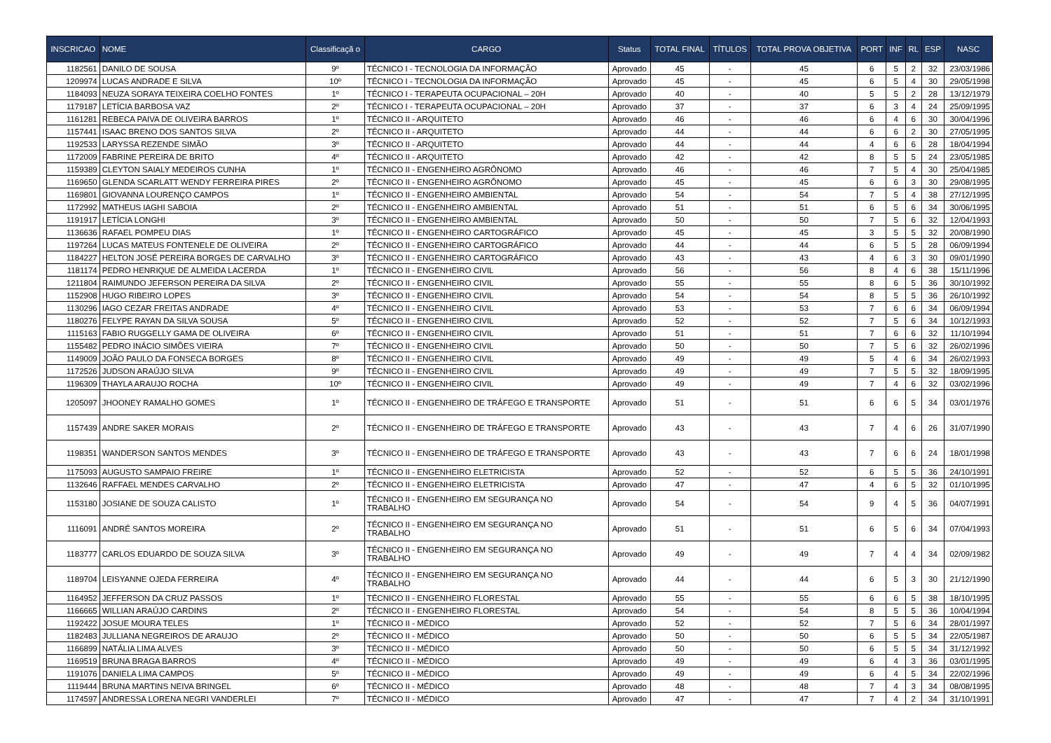| INSCRICAO | NOME | Classificaçã o | CARGO | Status | TOTAL FINAL | TÍTULOS | TOTAL PROVA OBJETIVA | PORT | INF | RL | ESP | NASC |
| --- | --- | --- | --- | --- | --- | --- | --- | --- | --- | --- | --- | --- |
| 1182561 | DANILO DE SOUSA | 9º | TÉCNICO I - TECNOLOGIA DA INFORMAÇÃO | Aprovado | 45 | - | 45 | 6 | 5 | 2 | 32 | 23/03/1986 |
| 1209974 | LUCAS ANDRADE E SILVA | 10º | TÉCNICO I - TECNOLOGIA DA INFORMAÇÃO | Aprovado | 45 | - | 45 | 6 | 5 | 4 | 30 | 29/05/1998 |
| 1184093 | NEUZA SORAYA TEIXEIRA COELHO FONTES | 1º | TÉCNICO I - TERAPEUTA OCUPACIONAL – 20H | Aprovado | 40 | - | 40 | 5 | 5 | 2 | 28 | 13/12/1979 |
| 1179187 | LETÍCIA BARBOSA VAZ | 2º | TÉCNICO I - TERAPEUTA OCUPACIONAL – 20H | Aprovado | 37 | - | 37 | 6 | 3 | 4 | 24 | 25/09/1995 |
| 1161281 | REBECA PAIVA DE OLIVEIRA BARROS | 1º | TÉCNICO II - ARQUITETO | Aprovado | 46 | - | 46 | 6 | 4 | 6 | 30 | 30/04/1996 |
| 1157441 | ISAAC BRENO DOS SANTOS SILVA | 2º | TÉCNICO II - ARQUITETO | Aprovado | 44 | - | 44 | 6 | 6 | 2 | 30 | 27/05/1995 |
| 1192533 | LARYSSA REZENDE SIMÃO | 3º | TÉCNICO II - ARQUITETO | Aprovado | 44 | - | 44 | 4 | 6 | 6 | 28 | 18/04/1994 |
| 1172009 | FABRINE PEREIRA DE BRITO | 4º | TÉCNICO II - ARQUITETO | Aprovado | 42 | - | 42 | 8 | 5 | 5 | 24 | 23/05/1985 |
| 1159389 | CLEYTON SAIALY MEDEIROS CUNHA | 1º | TÉCNICO II - ENGENHEIRO AGRÔNOMO | Aprovado | 46 | - | 46 | 7 | 5 | 4 | 30 | 25/04/1985 |
| 1169650 | GLENDA SCARLATT WENDY FERREIRA PIRES | 2º | TÉCNICO II - ENGENHEIRO AGRÔNOMO | Aprovado | 45 | - | 45 | 6 | 6 | 3 | 30 | 29/08/1995 |
| 1169801 | GIOVANNA LOURENÇO CAMPOS | 1º | TÉCNICO II - ENGENHEIRO AMBIENTAL | Aprovado | 54 | - | 54 | 7 | 5 | 4 | 38 | 27/12/1995 |
| 1172992 | MATHEUS IAGHI SABOIA | 2º | TÉCNICO II - ENGENHEIRO AMBIENTAL | Aprovado | 51 | - | 51 | 6 | 5 | 6 | 34 | 30/06/1995 |
| 1191917 | LETÍCIA LONGHI | 3º | TÉCNICO II - ENGENHEIRO AMBIENTAL | Aprovado | 50 | - | 50 | 7 | 5 | 6 | 32 | 12/04/1993 |
| 1136636 | RAFAEL POMPEU DIAS | 1º | TÉCNICO II - ENGENHEIRO CARTOGRÁFICO | Aprovado | 45 | - | 45 | 3 | 5 | 5 | 32 | 20/08/1990 |
| 1197264 | LUCAS MATEUS FONTENELE DE OLIVEIRA | 2º | TÉCNICO II - ENGENHEIRO CARTOGRÁFICO | Aprovado | 44 | - | 44 | 6 | 5 | 5 | 28 | 06/09/1994 |
| 1184227 | HELTON JOSÉ PEREIRA BORGES DE CARVALHO | 3º | TÉCNICO II - ENGENHEIRO CARTOGRÁFICO | Aprovado | 43 | - | 43 | 4 | 6 | 3 | 30 | 09/01/1990 |
| 1181174 | PEDRO HENRIQUE DE ALMEIDA LACERDA | 1º | TÉCNICO II - ENGENHEIRO CIVIL | Aprovado | 56 | - | 56 | 8 | 4 | 6 | 38 | 15/11/1996 |
| 1211804 | RAIMUNDO JEFERSON PEREIRA DA SILVA | 2º | TÉCNICO II - ENGENHEIRO CIVIL | Aprovado | 55 | - | 55 | 8 | 6 | 5 | 36 | 30/10/1992 |
| 1152908 | HUGO RIBEIRO LOPES | 3º | TÉCNICO II - ENGENHEIRO CIVIL | Aprovado | 54 | - | 54 | 8 | 5 | 5 | 36 | 26/10/1992 |
| 1130296 | IAGO CEZAR FREITAS ANDRADE | 4º | TÉCNICO II - ENGENHEIRO CIVIL | Aprovado | 53 | - | 53 | 7 | 6 | 6 | 34 | 06/09/1994 |
| 1180276 | FELYPE RAYAN DA SILVA SOUSA | 5º | TÉCNICO II - ENGENHEIRO CIVIL | Aprovado | 52 | - | 52 | 7 | 5 | 6 | 34 | 10/12/1993 |
| 1115163 | FABIO RUGGELLY GAMA DE OLIVEIRA | 6º | TÉCNICO II - ENGENHEIRO CIVIL | Aprovado | 51 | - | 51 | 7 | 6 | 6 | 32 | 11/10/1994 |
| 1155482 | PEDRO INÁCIO SIMÕES VIEIRA | 7º | TÉCNICO II - ENGENHEIRO CIVIL | Aprovado | 50 | - | 50 | 7 | 5 | 6 | 32 | 26/02/1996 |
| 1149009 | JOÃO PAULO DA FONSECA BORGES | 8º | TÉCNICO II - ENGENHEIRO CIVIL | Aprovado | 49 | - | 49 | 5 | 4 | 6 | 34 | 26/02/1993 |
| 1172526 | JUDSON ARAÚJO SILVA | 9º | TÉCNICO II - ENGENHEIRO CIVIL | Aprovado | 49 | - | 49 | 7 | 5 | 5 | 32 | 18/09/1995 |
| 1196309 | THAYLA ARAUJO ROCHA | 10º | TÉCNICO II - ENGENHEIRO CIVIL | Aprovado | 49 | - | 49 | 7 | 4 | 6 | 32 | 03/02/1996 |
| 1205097 | JHOONEY RAMALHO GOMES | 1º | TÉCNICO II - ENGENHEIRO DE TRÁFEGO E TRANSPORTE | Aprovado | 51 | - | 51 | 6 | 6 | 5 | 34 | 03/01/1976 |
| 1157439 | ANDRE SAKER MORAIS | 2º | TÉCNICO II - ENGENHEIRO DE TRÁFEGO E TRANSPORTE | Aprovado | 43 | - | 43 | 7 | 4 | 6 | 26 | 31/07/1990 |
| 1198351 | WANDERSON SANTOS MENDES | 3º | TÉCNICO II - ENGENHEIRO DE TRÁFEGO E TRANSPORTE | Aprovado | 43 | - | 43 | 7 | 6 | 6 | 24 | 18/01/1998 |
| 1175093 | AUGUSTO SAMPAIO FREIRE | 1º | TÉCNICO II - ENGENHEIRO ELETRICISTA | Aprovado | 52 | - | 52 | 6 | 5 | 5 | 36 | 24/10/1991 |
| 1132646 | RAFFAEL MENDES CARVALHO | 2º | TÉCNICO II - ENGENHEIRO ELETRICISTA | Aprovado | 47 | - | 47 | 4 | 6 | 5 | 32 | 01/10/1995 |
| 1153180 | JOSIANE DE SOUZA CALISTO | 1º | TÉCNICO II - ENGENHEIRO EM SEGURANÇA NO TRABALHO | Aprovado | 54 | - | 54 | 9 | 4 | 5 | 36 | 04/07/1991 |
| 1116091 | ANDRÉ SANTOS MOREIRA | 2º | TÉCNICO II - ENGENHEIRO EM SEGURANÇA NO TRABALHO | Aprovado | 51 | - | 51 | 6 | 5 | 6 | 34 | 07/04/1993 |
| 1183777 | CARLOS EDUARDO DE SOUZA SILVA | 3º | TÉCNICO II - ENGENHEIRO EM SEGURANÇA NO TRABALHO | Aprovado | 49 | - | 49 | 7 | 4 | 4 | 34 | 02/09/1982 |
| 1189704 | LEISYANNE OJEDA FERREIRA | 4º | TÉCNICO II - ENGENHEIRO EM SEGURANÇA NO TRABALHO | Aprovado | 44 | - | 44 | 6 | 5 | 3 | 30 | 21/12/1990 |
| 1164952 | JEFFERSON DA CRUZ PASSOS | 1º | TÉCNICO II - ENGENHEIRO FLORESTAL | Aprovado | 55 | - | 55 | 6 | 6 | 5 | 38 | 18/10/1995 |
| 1166665 | WILLIAN ARAÚJO CARDINS | 2º | TÉCNICO II - ENGENHEIRO FLORESTAL | Aprovado | 54 | - | 54 | 8 | 5 | 5 | 36 | 10/04/1994 |
| 1192422 | JOSUE MOURA TELES | 1º | TÉCNICO II - MÉDICO | Aprovado | 52 | - | 52 | 7 | 5 | 6 | 34 | 28/01/1997 |
| 1182483 | JULLIANA NEGREIROS DE ARAUJO | 2º | TÉCNICO II - MÉDICO | Aprovado | 50 | - | 50 | 6 | 5 | 5 | 34 | 22/05/1987 |
| 1166899 | NATÁLIA LIMA ALVES | 3º | TÉCNICO II - MÉDICO | Aprovado | 50 | - | 50 | 6 | 5 | 5 | 34 | 31/12/1992 |
| 1169519 | BRUNA BRAGA BARROS | 4º | TÉCNICO II - MÉDICO | Aprovado | 49 | - | 49 | 6 | 4 | 3 | 36 | 03/01/1995 |
| 1191076 | DANIELA LIMA CAMPOS | 5º | TÉCNICO II - MÉDICO | Aprovado | 49 | - | 49 | 6 | 4 | 5 | 34 | 22/02/1996 |
| 1119444 | BRUNA MARTINS NEIVA BRINGEL | 6º | TÉCNICO II - MÉDICO | Aprovado | 48 | - | 48 | 7 | 4 | 3 | 34 | 08/08/1995 |
| 1174597 | ANDRESSA LORENA NEGRI VANDERLEI | 7º | TÉCNICO II - MÉDICO | Aprovado | 47 | - | 47 | 7 | 4 | 2 | 34 | 31/10/1991 |